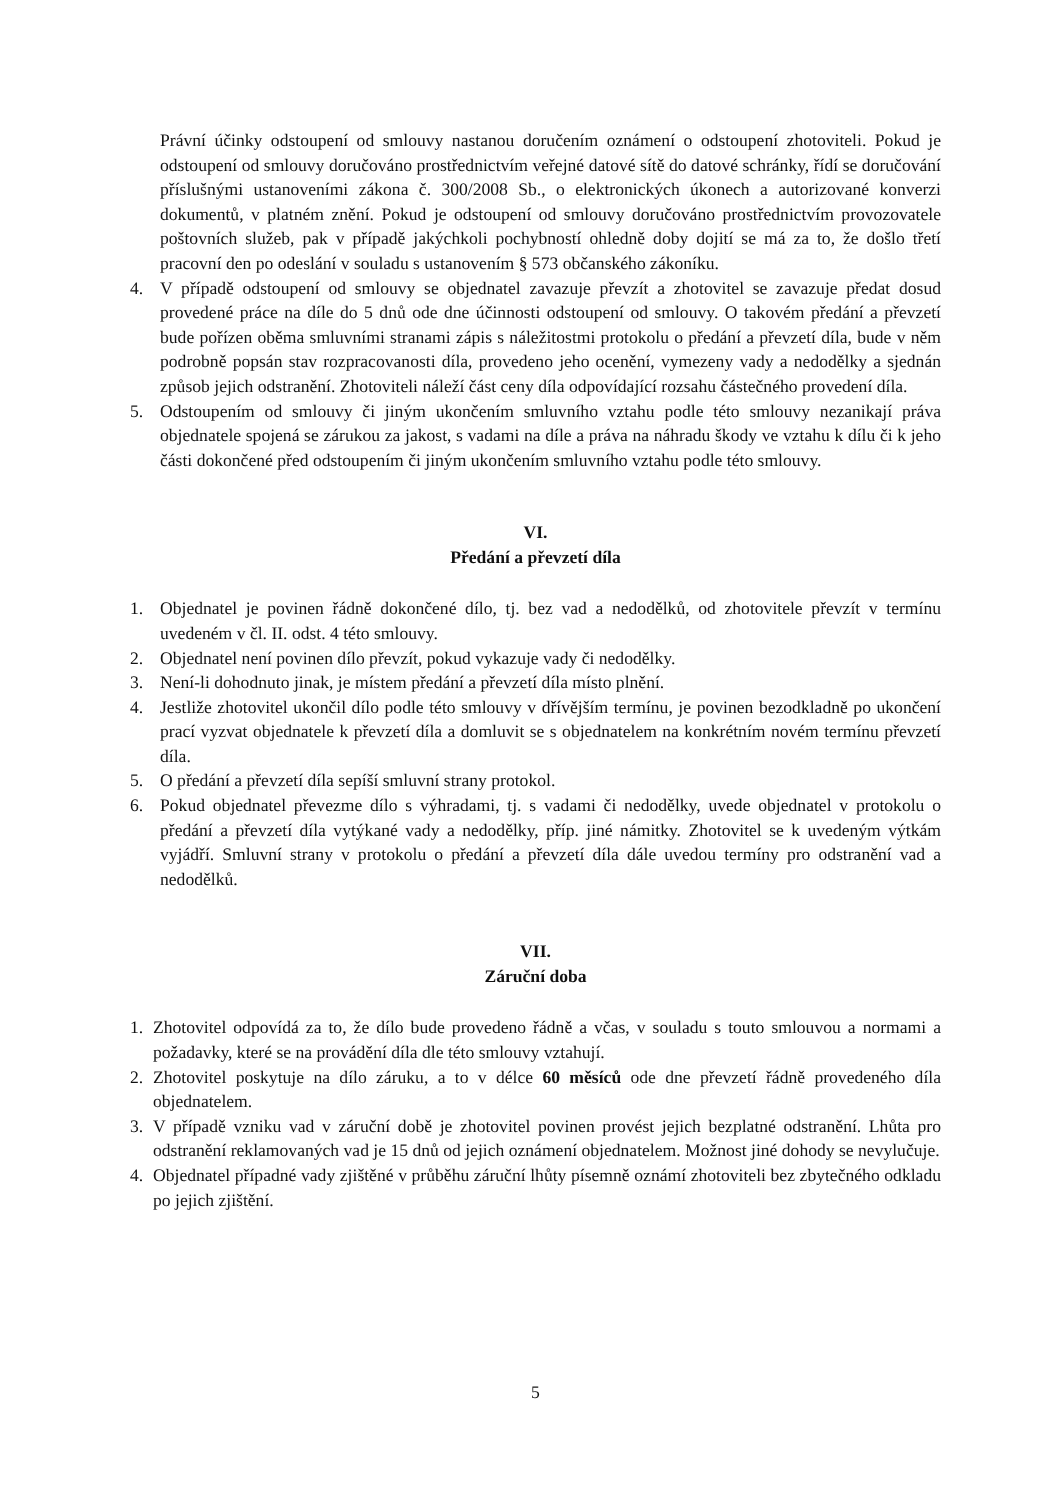Právní účinky odstoupení od smlouvy nastanou doručením oznámení o odstoupení zhotoviteli. Pokud je odstoupení od smlouvy doručováno prostřednictvím veřejné datové sítě do datové schránky, řídí se doručování příslušnými ustanoveními zákona č. 300/2008 Sb., o elektronických úkonech a autorizované konverzi dokumentů, v platném znění. Pokud je odstoupení od smlouvy doručováno prostřednictvím provozovatele poštovních služeb, pak v případě jakýchkoli pochybností ohledně doby dojití se má za to, že došlo třetí pracovní den po odeslání v souladu s ustanovením § 573 občanského zákoníku.
4. V případě odstoupení od smlouvy se objednatel zavazuje převzít a zhotovitel se zavazuje předat dosud provedené práce na díle do 5 dnů ode dne účinnosti odstoupení od smlouvy. O takovém předání a převzetí bude pořízen oběma smluvními stranami zápis s náležitostmi protokolu o předání a převzetí díla, bude v něm podrobně popsán stav rozpracovanosti díla, provedeno jeho ocenění, vymezeny vady a nedodělky a sjednán způsob jejich odstranění. Zhotoviteli náleží část ceny díla odpovídající rozsahu částečného provedení díla.
5. Odstoupením od smlouvy či jiným ukončením smluvního vztahu podle této smlouvy nezanikají práva objednatele spojená se zárukou za jakost, s vadami na díle a práva na náhradu škody ve vztahu k dílu či k jeho části dokončené před odstoupením či jiným ukončením smluvního vztahu podle této smlouvy.
VI.
Předání a převzetí díla
1. Objednatel je povinen řádně dokončené dílo, tj. bez vad a nedodělků, od zhotovitele převzít v termínu uvedeném v čl. II. odst. 4 této smlouvy.
2. Objednatel není povinen dílo převzít, pokud vykazuje vady či nedodělky.
3. Není-li dohodnuto jinak, je místem předání a převzetí díla místo plnění.
4. Jestliže zhotovitel ukončil dílo podle této smlouvy v dřívějším termínu, je povinen bezodkladně po ukončení prací vyzvat objednatele k převzetí díla a domluvit se s objednatelem na konkrétním novém termínu převzetí díla.
5. O předání a převzetí díla sepíší smluvní strany protokol.
6. Pokud objednatel převezme dílo s výhradami, tj. s vadami či nedodělky, uvede objednatel v protokolu o předání a převzetí díla vytýkané vady a nedodělky, příp. jiné námitky. Zhotovitel se k uvedeným výtkám vyjádří. Smluvní strany v protokolu o předání a převzetí díla dále uvedou termíny pro odstranění vad a nedodělků.
VII.
Záruční doba
1. Zhotovitel odpovídá za to, že dílo bude provedeno řádně a včas, v souladu s touto smlouvou a normami a požadavky, které se na provádění díla dle této smlouvy vztahují.
2. Zhotovitel poskytuje na dílo záruku, a to v délce 60 měsíců ode dne převzetí řádně provedeného díla objednatelem.
3. V případě vzniku vad v záruční době je zhotovitel povinen provést jejich bezplatné odstranění. Lhůta pro odstranění reklamovaných vad je 15 dnů od jejich oznámení objednatelem. Možnost jiné dohody se nevylučuje.
4. Objednatel případné vady zjištěné v průběhu záruční lhůty písemně oznámí zhotoviteli bez zbytečného odkladu po jejich zjištění.
5